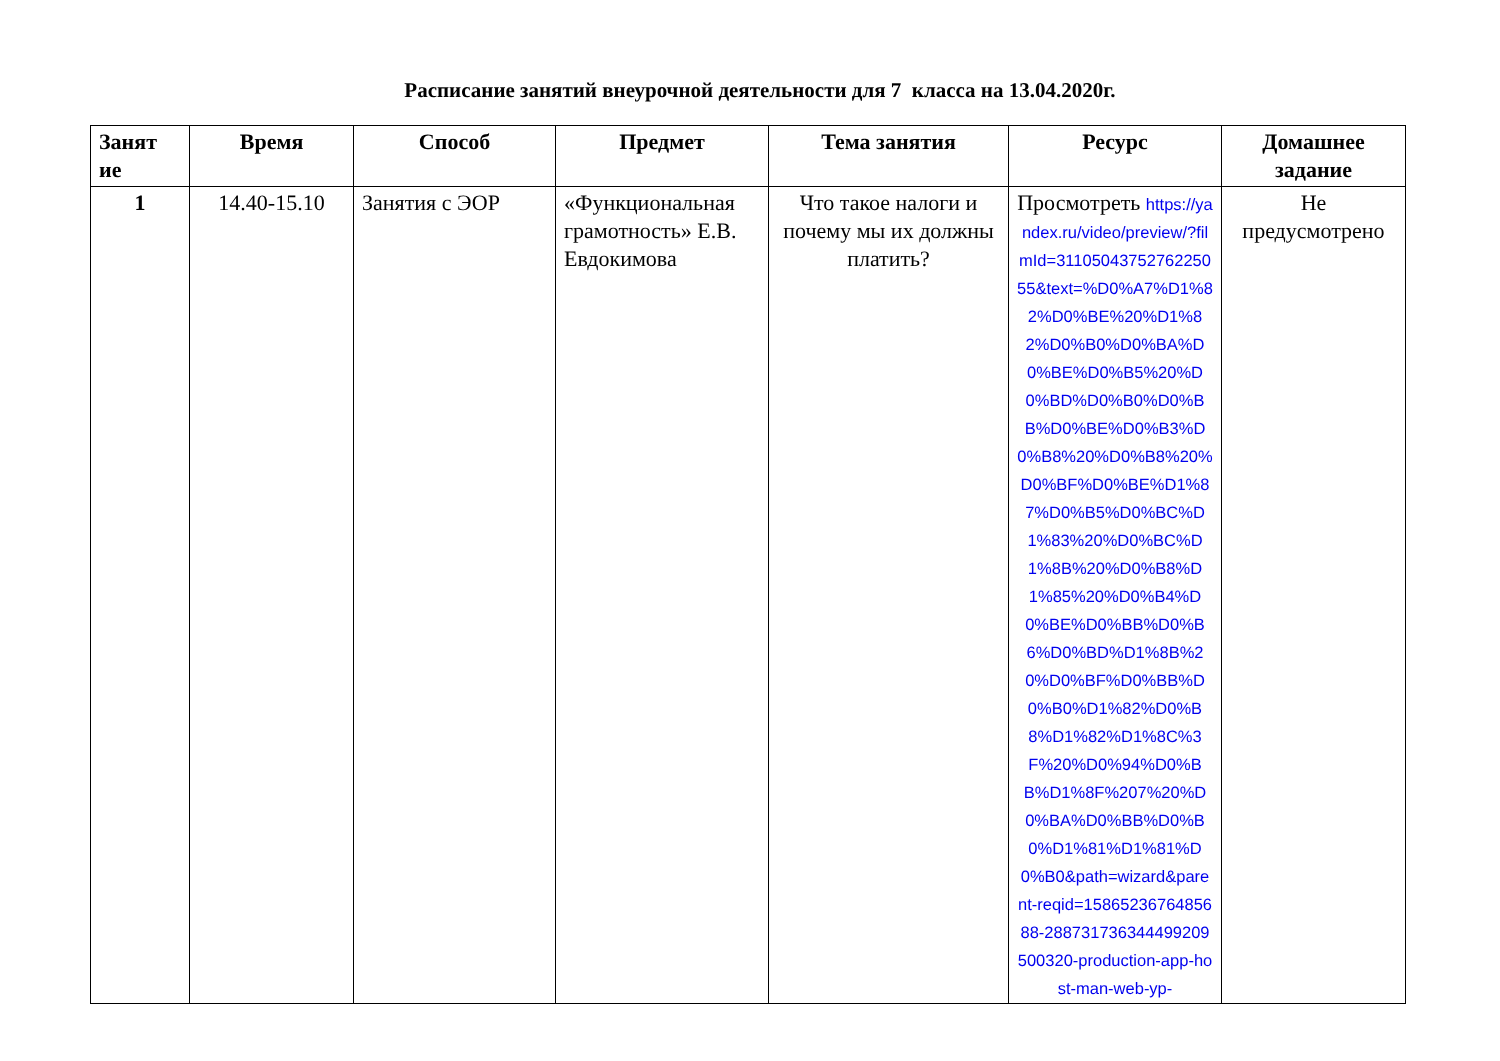Расписание занятий внеурочной деятельности для 7 класса на 13.04.2020г.
| Занят ие | Время | Способ | Предмет | Тема занятия | Ресурс | Домашнее задание |
| --- | --- | --- | --- | --- | --- | --- |
| 1 | 14.40-15.10 | Занятия с ЭОР | «Функциональная грамотность» Е.В. Евдокимова | Что такое налоги и почему мы их должны платить? | Просмотреть https://yandex.ru/video/preview/?filmId=3110504375276225055&text=%D0%A7%D1%82%D0%BE%20%D1%82%D0%B0%D0%BA%D0%BE%D0%B5%20%D0%BD%D0%B0%D0%BB%D0%BE%D0%B3%D0%B8%20%D0%B8%20%D0%BF%D0%BE%D1%87%D0%B5%D0%BC%D1%83%20%D0%BC%D1%8B%20%D0%B8%D1%85%20%D0%B4%D0%BE%D0%BB%D0%B6%D0%BD%D1%8B%20%D0%BF%D0%BB%D0%B0%D1%82%D0%B8%D1%82%D1%8C%3F%20%D0%94%D0%BB%D1%8F%207%20%D0%BA%D0%BB%D0%B0%D1%81%D1%81%D0%B0&path=wizard&parent-reqid=1586523676485688-288731736344499209500320-production-app-host-man-web-yp- | Не предусмотрено |